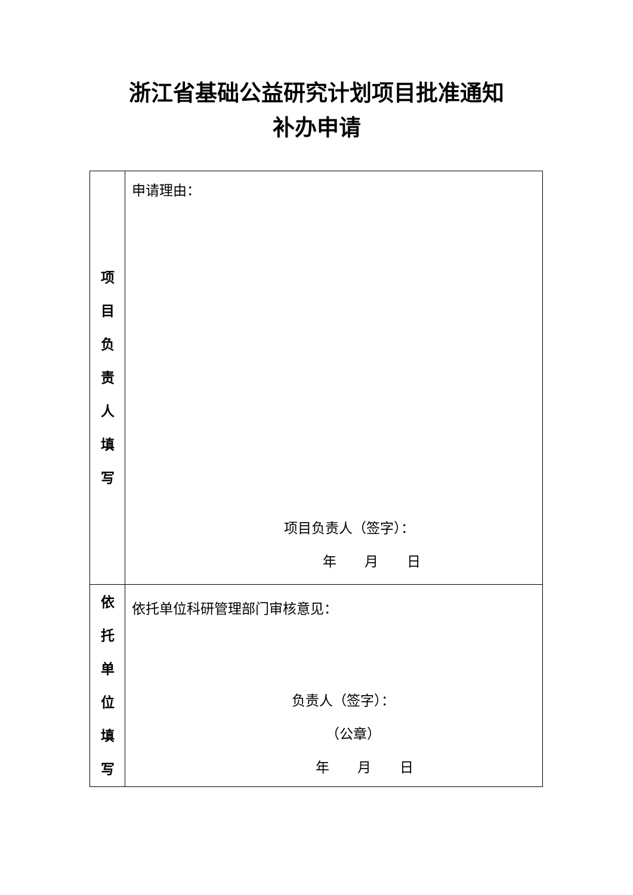浙江省基础公益研究计划项目批准通知
补办申请
| 项 目 负 责 人 填 写 | 申请理由： 项目负责人（签字）： 年 月 日 |
| 依 托 单 位 填 写 | 依托单位科研管理部门审核意见： 负责人（签字）： （公章） 年 月 日 |